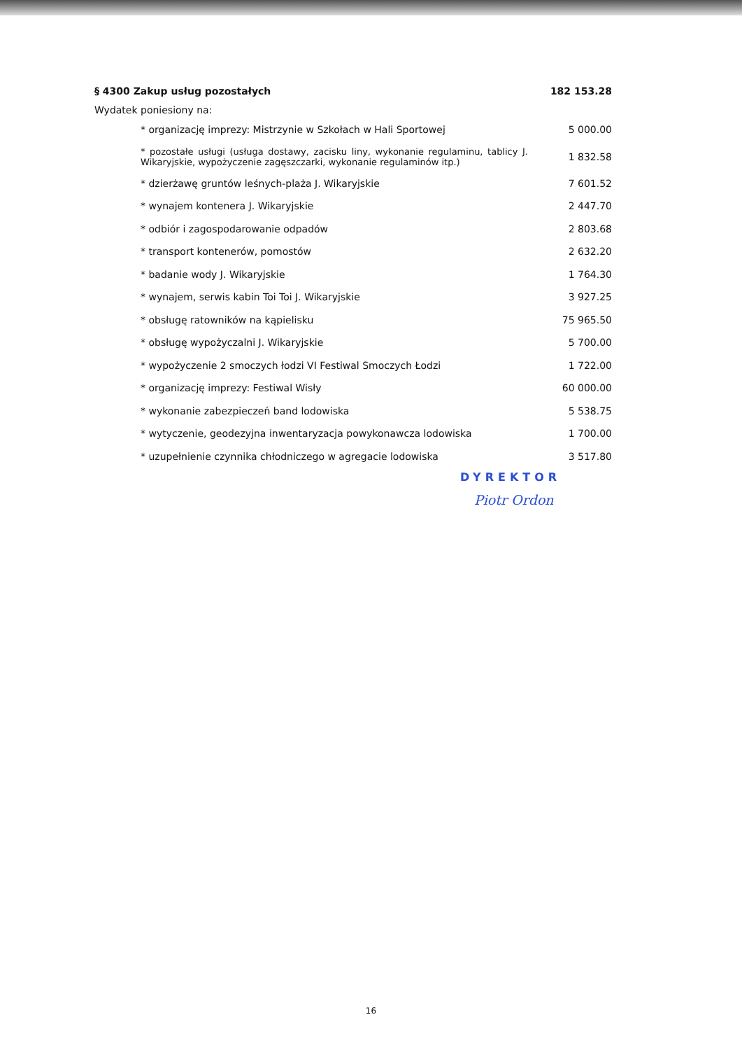| § 4300 Zakup usług pozostałych | 182 153.28 |
| Wydatek poniesiony na: | |
| * organizację imprezy: Mistrzynie w Szkołach w Hali Sportowej | 5 000.00 |
| * pozostałe usługi (usługa dostawy, zacisku liny, wykonanie regulaminu, tablicy J. Wikaryjskie, wypożyczenie zagęszczarki, wykonanie regulaminów itp.) | 1 832.58 |
| * dzierżawę gruntów leśnych-plaża J. Wikaryjskie | 7 601.52 |
| * wynajem kontenera J. Wikaryjskie | 2 447.70 |
| * odbiór i zagospodarowanie odpadów | 2 803.68 |
| * transport kontenerów, pomostów | 2 632.20 |
| * badanie wody J. Wikaryjskie | 1 764.30 |
| * wynajem, serwis kabin Toi Toi J. Wikaryjskie | 3 927.25 |
| * obsługę ratowników na kąpielisku | 75 965.50 |
| * obsługę wypożyczalni J. Wikaryjskie | 5 700.00 |
| * wypożyczenie 2 smoczych łodzi VI Festiwal Smoczych Łodzi | 1 722.00 |
| * organizację imprezy: Festiwal Wisły | 60 000.00 |
| * wykonanie zabezpieczeń band lodowiska | 5 538.75 |
| * wytyczenie, geodezyjna inwentaryzacja powykonawcza lodowiska | 1 700.00 |
| * uzupełnienie czynnika chłodniczego w agregacie lodowiska | 3 517.80 |
DYREKTOR
Piotr Ordon
16